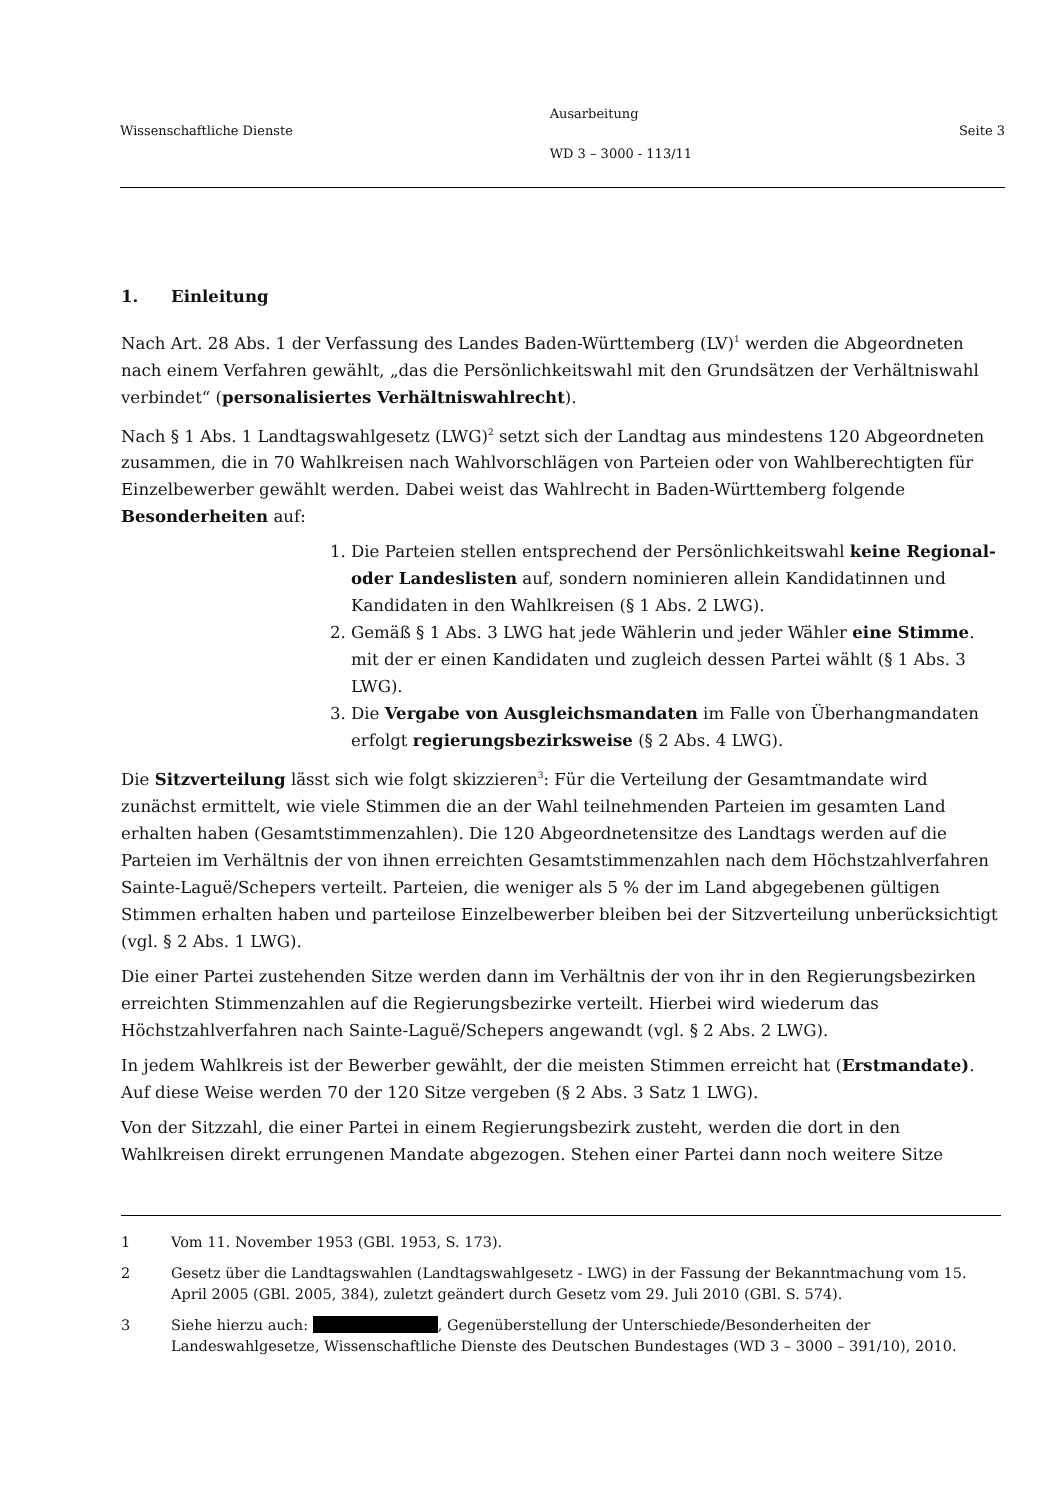Wissenschaftliche Dienste
Ausarbeitung
WD 3 – 3000 - 113/11
Seite 3
1. Einleitung
Nach Art. 28 Abs. 1 der Verfassung des Landes Baden-Württemberg (LV)<sup>1</sup> werden die Abgeordneten nach einem Verfahren gewählt, „das die Persönlichkeitswahl mit den Grundsätzen der Verhältniswahl verbindet“ (personalisiertes Verhältniswahlrecht).
Nach § 1 Abs. 1 Landtagswahlgesetz (LWG)<sup>2</sup> setzt sich der Landtag aus mindestens 120 Abgeordneten zusammen, die in 70 Wahlkreisen nach Wahlvorschlägen von Parteien oder von Wahlberechtigten für Einzelbewerber gewählt werden. Dabei weist das Wahlrecht in Baden-Württemberg folgende Besonderheiten auf:
1. Die Parteien stellen entsprechend der Persönlichkeitswahl keine Regional- oder Landeslisten auf, sondern nominieren allein Kandidatinnen und Kandidaten in den Wahlkreisen (§ 1 Abs. 2 LWG).
2. Gemäß § 1 Abs. 3 LWG hat jede Wählerin und jeder Wähler eine Stimme. mit der er einen Kandidaten und zugleich dessen Partei wählt (§ 1 Abs. 3 LWG).
3. Die Vergabe von Ausgleichsmandaten im Falle von Überhangmandaten erfolgt regierungsbezirksweise (§ 2 Abs. 4 LWG).
Die Sitzverteilung lässt sich wie folgt skizzieren<sup>3</sup>: Für die Verteilung der Gesamtmandate wird zunächst ermittelt, wie viele Stimmen die an der Wahl teilnehmenden Parteien im gesamten Land erhalten haben (Gesamtstimmenzahlen). Die 120 Abgeordnetensitze des Landtags werden auf die Parteien im Verhältnis der von ihnen erreichten Gesamtstimmenzahlen nach dem Höchstzahlverfahren Sainte-Laguë/Schepers verteilt. Parteien, die weniger als 5 % der im Land abgegebenen gültigen Stimmen erhalten haben und parteilose Einzelbewerber bleiben bei der Sitzverteilung unberücksichtigt (vgl. § 2 Abs. 1 LWG).
Die einer Partei zustehenden Sitze werden dann im Verhältnis der von ihr in den Regierungsbezirken erreichten Stimmenzahlen auf die Regierungsbezirke verteilt. Hierbei wird wiederum das Höchstzahlverfahren nach Sainte-Laguë/Schepers angewandt (vgl. § 2 Abs. 2 LWG).
In jedem Wahlkreis ist der Bewerber gewählt, der die meisten Stimmen erreicht hat (Erstmandate). Auf diese Weise werden 70 der 120 Sitze vergeben (§ 2 Abs. 3 Satz 1 LWG).
Von der Sitzzahl, die einer Partei in einem Regierungsbezirk zusteht, werden die dort in den Wahlkreisen direkt errungenen Mandate abgezogen. Stehen einer Partei dann noch weitere Sitze
1 Vom 11. November 1953 (GBl. 1953, S. 173).
2 Gesetz über die Landtagswahlen (Landtagswahlgesetz - LWG) in der Fassung der Bekanntmachung vom 15. April 2005 (GBl. 2005, 384), zuletzt geändert durch Gesetz vom 29. Juli 2010 (GBl. S. 574).
3 Siehe hierzu auch: , Gegenüberstellung der Unterschiede/Besonderheiten der Landeswahlgesetze, Wissenschaftliche Dienste des Deutschen Bundestages (WD 3 – 3000 – 391/10), 2010.